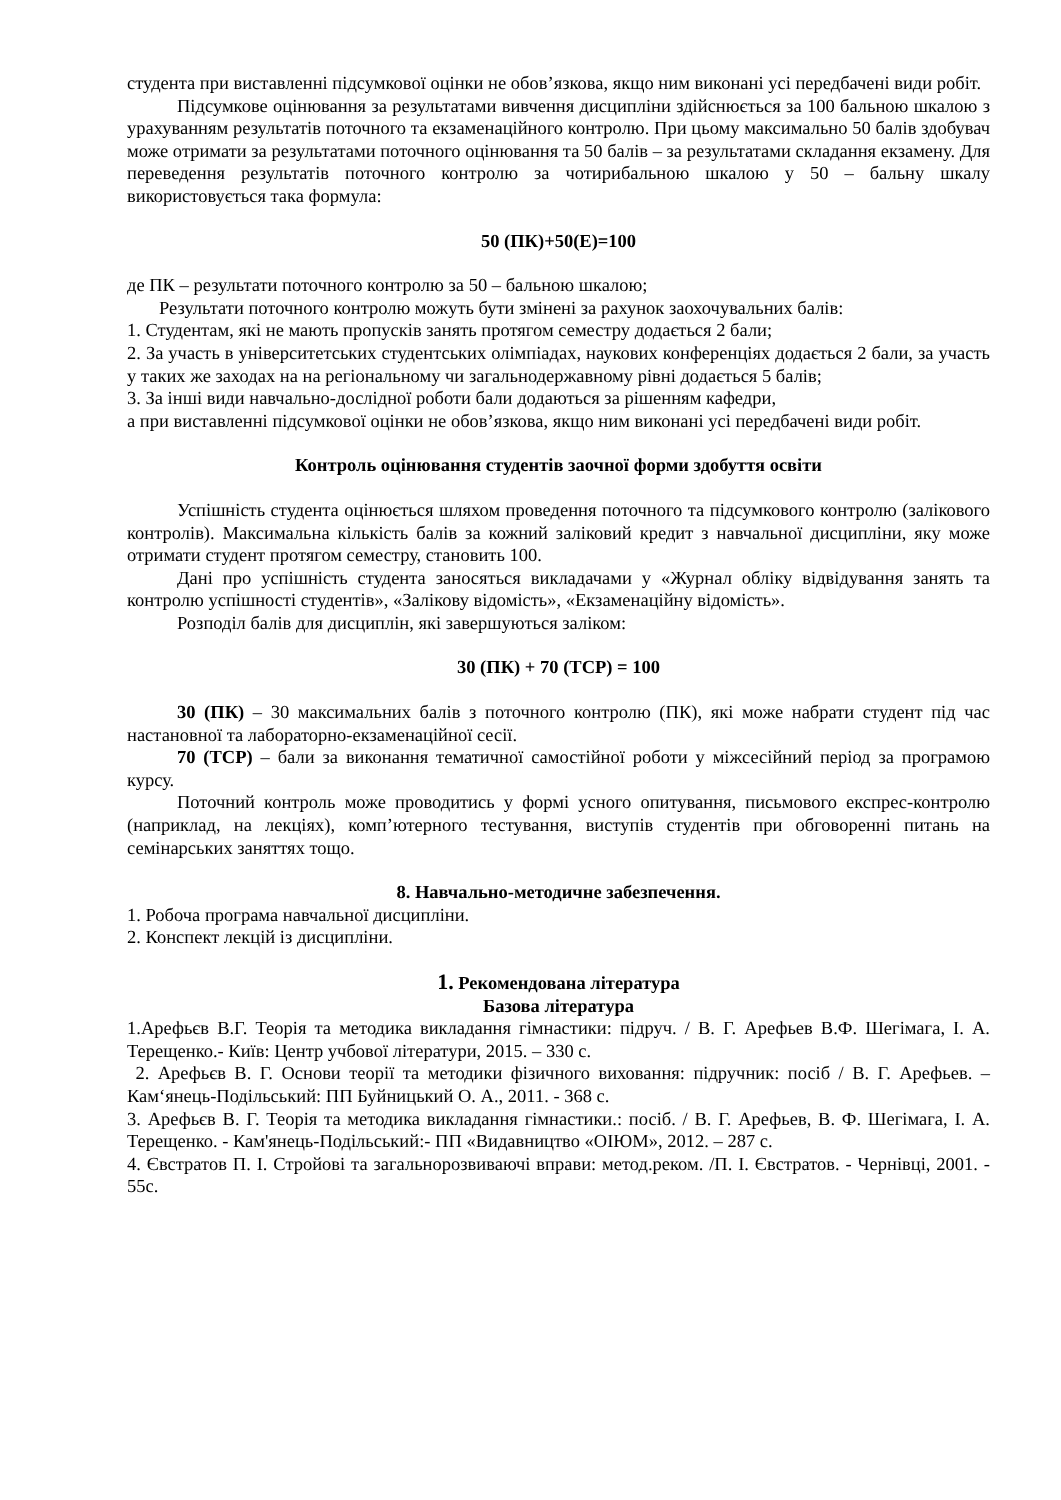студента при виставленні підсумкової оцінки не обов’язкова, якщо ним виконані усі передбачені види робіт.
Підсумкове оцінювання за результатами вивчення дисципліни здійснюється за 100 бальною шкалою з урахуванням результатів поточного та екзаменаційного контролю. При цьому максимально 50 балів здобувач може отримати за результатами поточного оцінювання та 50 балів – за результатами складання екзамену. Для переведення результатів поточного контролю за чотирибальною шкалою у 50 – бальну шкалу використовується така формула:
50 (ПК)+50(Е)=100
де ПК – результати поточного контролю за 50 – бальною шкалою;
Результати поточного контролю можуть бути змінені за рахунок заохочувальних балів:
1. Студентам, які не мають пропусків занять протягом семестру додається 2 бали;
2. За участь в університетських студентських олімпіадах, наукових конференціях додається 2 бали, за участь у таких же заходах на на регіональному чи загальнодержавному рівні додається 5 балів;
3. За інші види навчально-дослідної роботи бали додаються за рішенням кафедри,
а при виставленні підсумкової оцінки не обов’язкова, якщо ним виконані усі передбачені види робіт.
Контроль оцінювання студентів заочної форми здобуття освіти
Успішність студента оцінюється шляхом проведення поточного та підсумкового контролю (залікового контролів). Максимальна кількість балів за кожний заліковий кредит з навчальної дисципліни, яку може отримати студент протягом семестру, становить 100.
Дані про успішність студента заносяться викладачами у «Журнал обліку відвідування занять та контролю успішності студентів», «Залікову відомість», «Екзаменаційну відомість».
Розподіл балів для дисциплін, які завершуються заліком:
30 (ПК) + 70 (ТСР) = 100
30 (ПК) – 30 максимальних балів з поточного контролю (ПК), які може набрати студент під час настановної та лабораторно-екзаменаційної сесії.
70 (ТСР) – бали за виконання тематичної самостійної роботи у міжсесійний період за програмою курсу.
Поточний контроль може проводитись у формі усного опитування, письмового експрес-контролю (наприклад, на лекціях), комп’ютерного тестування, виступів студентів при обговоренні питань на семінарських заняттях тощо.
8. Навчально-методичне забезпечення.
1. Робоча програма навчальної дисципліни.
2. Конспект лекцій із дисципліни.
1. Рекомендована література
Базова література
1.Арефьєв В.Г. Теорія та методика викладання гімнастики: підруч. / В. Г. Арефьев В.Ф. Шегімага, І. А. Терещенко.- Київ: Центр учбової літератури, 2015. – 330 с.
2. Арефьєв В. Г. Основи теорії та методики фізичного виховання: підручник: посіб / В. Г. Арефьев. – Кам‘янець-Подільський: ПП Буйницький О. А., 2011. - 368 с.
3. Арефьєв В. Г. Теорія та методика викладання гімнастики.: посіб. / В. Г. Арефьев, В. Ф. Шегімага, І. А. Терещенко. - Кам'янець-Подільський:- ПП «Видавництво «ОІЮМ», 2012. – 287 с.
4. Євстратов П. І. Стройові та загальнорозвиваючі вправи: метод.реком. /П. І. Євстратов. - Чернівці, 2001. - 55с.